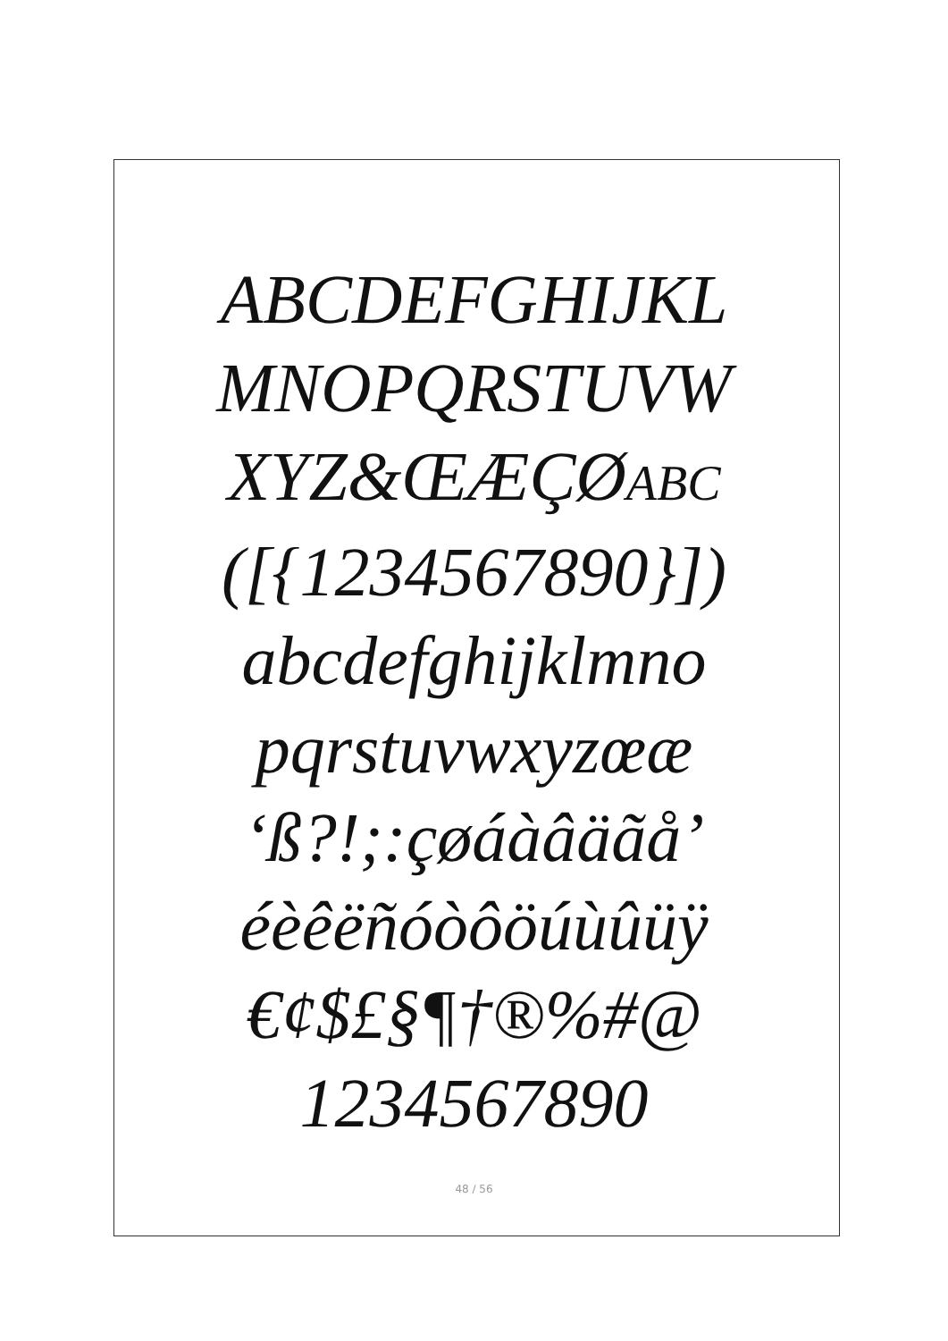ABCDEFGHIJKL
MNOPQRSTUVW
XYZ&ŒÆÇØABC
([{1234567890}])
abcdefghijklmno
pqrstuvwxyzœæ
‘ß?!;:çøáàâäãå’
éèêëñóòôöúùûüÿ
€¢$£§¶†®%#@
1234567890
48 / 56